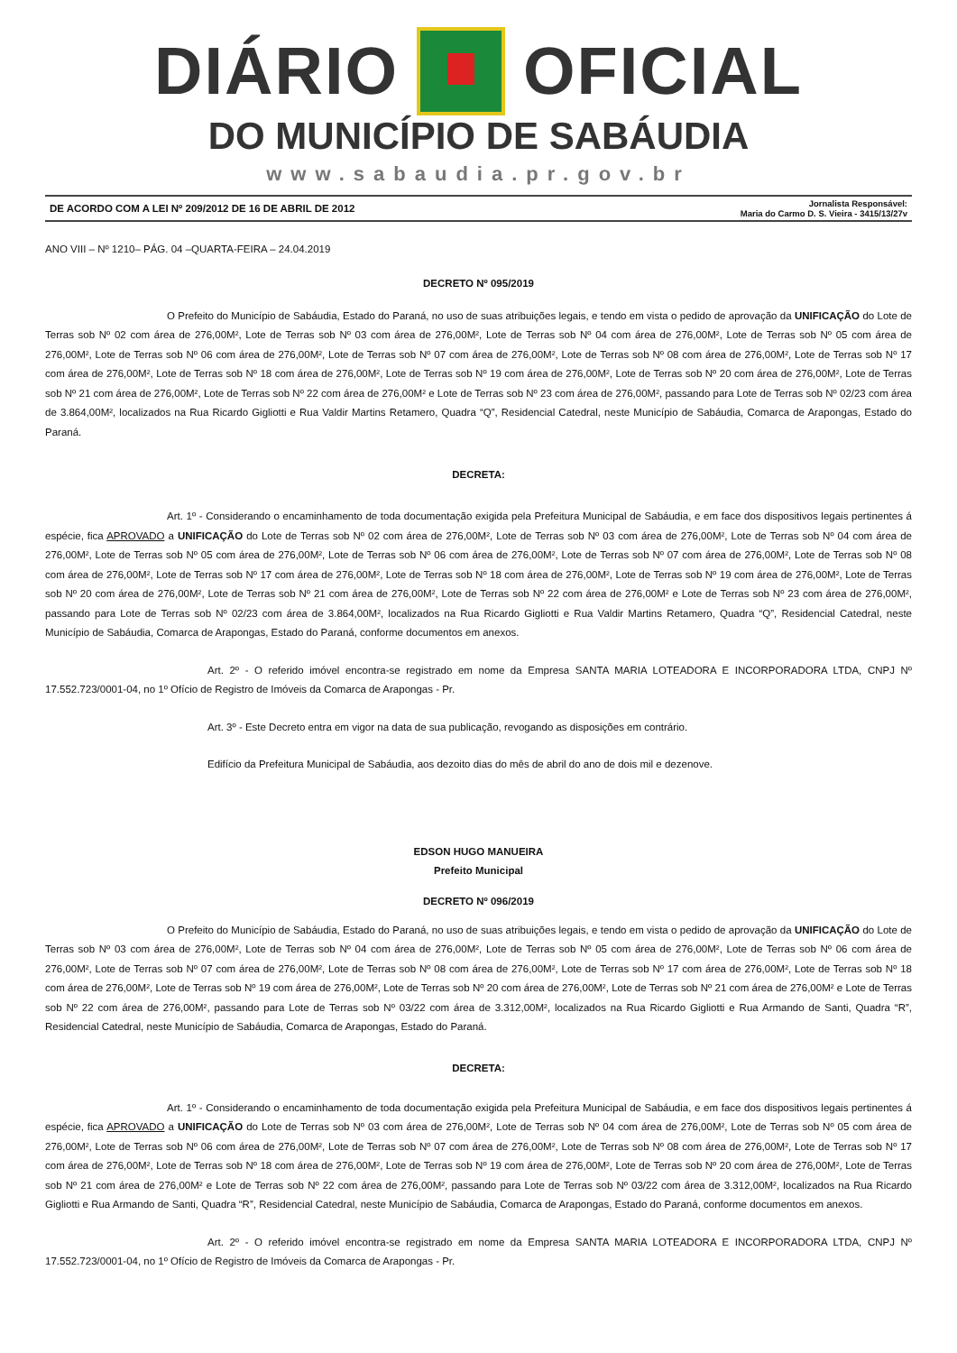DIÁRIO OFICIAL
DO MUNICÍPIO DE SABÁUDIA
www.sabaudia.pr.gov.br
DE ACORDO COM A LEI Nº 209/2012 DE 16 DE ABRIL DE 2012 Jornalista Responsável:
Maria do Carmo D. S. Vieira - 3415/13/27v
ANO VIII – Nº 1210– PÁG. 04 –QUARTA-FEIRA – 24.04.2019
DECRETO Nº 095/2019
O Prefeito do Município de Sabáudia, Estado do Paraná, no uso de suas atribuições legais, e tendo em vista o pedido de aprovação da UNIFICAÇÃO do Lote de Terras sob Nº 02 com área de 276,00M², Lote de Terras sob Nº 03 com área de 276,00M², Lote de Terras sob Nº 04 com área de 276,00M², Lote de Terras sob Nº 05 com área de 276,00M², Lote de Terras sob Nº 06 com área de 276,00M², Lote de Terras sob Nº 07 com área de 276,00M², Lote de Terras sob Nº 08 com área de 276,00M², Lote de Terras sob Nº 17 com área de 276,00M², Lote de Terras sob Nº 18 com área de 276,00M², Lote de Terras sob Nº 19 com área de 276,00M², Lote de Terras sob Nº 20 com área de 276,00M², Lote de Terras sob Nº 21 com área de 276,00M², Lote de Terras sob Nº 22 com área de 276,00M² e Lote de Terras sob Nº 23 com área de 276,00M², passando para Lote de Terras sob Nº 02/23 com área de 3.864,00M², localizados na Rua Ricardo Gigliotti e Rua Valdir Martins Retamero, Quadra “Q”, Residencial Catedral, neste Município de Sabáudia, Comarca de Arapongas, Estado do Paraná.
DECRETA:
Art. 1º - Considerando o encaminhamento de toda documentação exigida pela Prefeitura Municipal de Sabáudia, e em face dos dispositivos legais pertinentes á espécie, fica APROVADO a UNIFICAÇÃO do Lote de Terras sob Nº 02 com área de 276,00M², Lote de Terras sob Nº 03 com área de 276,00M², Lote de Terras sob Nº 04 com área de 276,00M², Lote de Terras sob Nº 05 com área de 276,00M², Lote de Terras sob Nº 06 com área de 276,00M², Lote de Terras sob Nº 07 com área de 276,00M², Lote de Terras sob Nº 08 com área de 276,00M², Lote de Terras sob Nº 17 com área de 276,00M², Lote de Terras sob Nº 18 com área de 276,00M², Lote de Terras sob Nº 19 com área de 276,00M², Lote de Terras sob Nº 20 com área de 276,00M², Lote de Terras sob Nº 21 com área de 276,00M², Lote de Terras sob Nº 22 com área de 276,00M² e Lote de Terras sob Nº 23 com área de 276,00M², passando para Lote de Terras sob Nº 02/23 com área de 3.864,00M², localizados na Rua Ricardo Gigliotti e Rua Valdir Martins Retamero, Quadra “Q”, Residencial Catedral, neste Município de Sabáudia, Comarca de Arapongas, Estado do Paraná, conforme documentos em anexos.
Art. 2º - O referido imóvel encontra-se registrado em nome da Empresa SANTA MARIA LOTEADORA E INCORPORADORA LTDA, CNPJ Nº 17.552.723/0001-04, no 1º Ofício de Registro de Imóveis da Comarca de Arapongas - Pr.
Art. 3º - Este Decreto entra em vigor na data de sua publicação, revogando as disposições em contrário.
Edifício da Prefeitura Municipal de Sabáudia, aos dezoito dias do mês de abril do ano de dois mil e dezenove.
EDSON HUGO MANUEIRA
Prefeito Municipal
DECRETO Nº 096/2019
O Prefeito do Município de Sabáudia, Estado do Paraná, no uso de suas atribuições legais, e tendo em vista o pedido de aprovação da UNIFICAÇÃO do Lote de Terras sob Nº 03 com área de 276,00M², Lote de Terras sob Nº 04 com área de 276,00M², Lote de Terras sob Nº 05 com área de 276,00M², Lote de Terras sob Nº 06 com área de 276,00M², Lote de Terras sob Nº 07 com área de 276,00M², Lote de Terras sob Nº 08 com área de 276,00M², Lote de Terras sob Nº 17 com área de 276,00M², Lote de Terras sob Nº 18 com área de 276,00M², Lote de Terras sob Nº 19 com área de 276,00M², Lote de Terras sob Nº 20 com área de 276,00M², Lote de Terras sob Nº 21 com área de 276,00M² e Lote de Terras sob Nº 22 com área de 276,00M², passando para Lote de Terras sob Nº 03/22 com área de 3.312,00M², localizados na Rua Ricardo Gigliotti e Rua Armando de Santi, Quadra “R”, Residencial Catedral, neste Município de Sabáudia, Comarca de Arapongas, Estado do Paraná.
DECRETA:
Art. 1º - Considerando o encaminhamento de toda documentação exigida pela Prefeitura Municipal de Sabáudia, e em face dos dispositivos legais pertinentes á espécie, fica APROVADO a UNIFICAÇÃO do Lote de Terras sob Nº 03 com área de 276,00M², Lote de Terras sob Nº 04 com área de 276,00M², Lote de Terras sob Nº 05 com área de 276,00M², Lote de Terras sob Nº 06 com área de 276,00M², Lote de Terras sob Nº 07 com área de 276,00M², Lote de Terras sob Nº 08 com área de 276,00M², Lote de Terras sob Nº 17 com área de 276,00M², Lote de Terras sob Nº 18 com área de 276,00M², Lote de Terras sob Nº 19 com área de 276,00M², Lote de Terras sob Nº 20 com área de 276,00M², Lote de Terras sob Nº 21 com área de 276,00M² e Lote de Terras sob Nº 22 com área de 276,00M², passando para Lote de Terras sob Nº 03/22 com área de 3.312,00M², localizados na Rua Ricardo Gigliotti e Rua Armando de Santi, Quadra “R”, Residencial Catedral, neste Município de Sabáudia, Comarca de Arapongas, Estado do Paraná, conforme documentos em anexos.
Art. 2º - O referido imóvel encontra-se registrado em nome da Empresa SANTA MARIA LOTEADORA E INCORPORADORA LTDA, CNPJ Nº 17.552.723/0001-04, no 1º Ofício de Registro de Imóveis da Comarca de Arapongas - Pr.